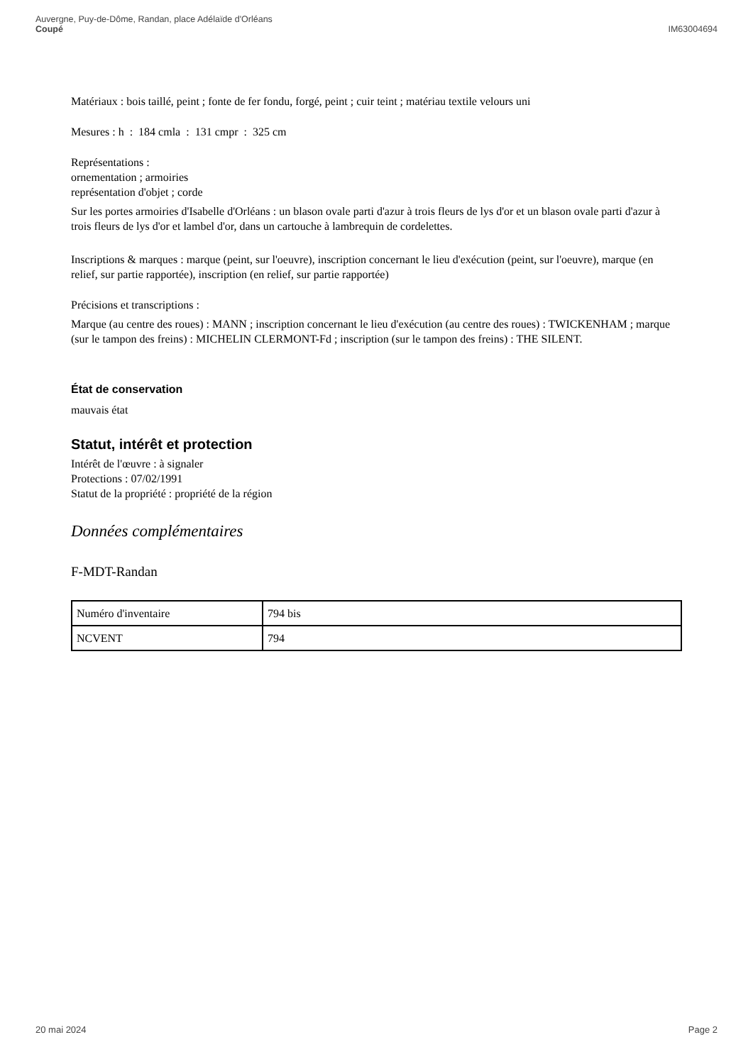Auvergne, Puy-de-Dôme, Randan, place Adélaïde d'Orléans
Coupé
IM63004694
Matériaux : bois taillé, peint ; fonte de fer fondu, forgé, peint ; cuir teint ; matériau textile velours uni
Mesures : h : 184 cmla : 131 cmpr : 325 cm
Représentations :
ornementation ; armoiries
représentation d'objet ; corde
Sur les portes armoiries d'Isabelle d'Orléans : un blason ovale parti d'azur à trois fleurs de lys d'or et un blason ovale parti d'azur à trois fleurs de lys d'or et lambel d'or, dans un cartouche à lambrequin de cordelettes.
Inscriptions & marques : marque (peint, sur l'oeuvre), inscription concernant le lieu d'exécution (peint, sur l'oeuvre), marque (en relief, sur partie rapportée), inscription (en relief, sur partie rapportée)
Précisions et transcriptions :
Marque (au centre des roues) : MANN ; inscription concernant le lieu d'exécution (au centre des roues) : TWICKENHAM ; marque (sur le tampon des freins) : MICHELIN CLERMONT-Fd ; inscription (sur le tampon des freins) : THE SILENT.
État de conservation
mauvais état
Statut, intérêt et protection
Intérêt de l'œuvre : à signaler
Protections : 07/02/1991
Statut de la propriété : propriété de la région
Données complémentaires
F-MDT-Randan
| Numéro d'inventaire | 794 bis |
| NCVENT | 794 |
20 mai 2024 Page 2